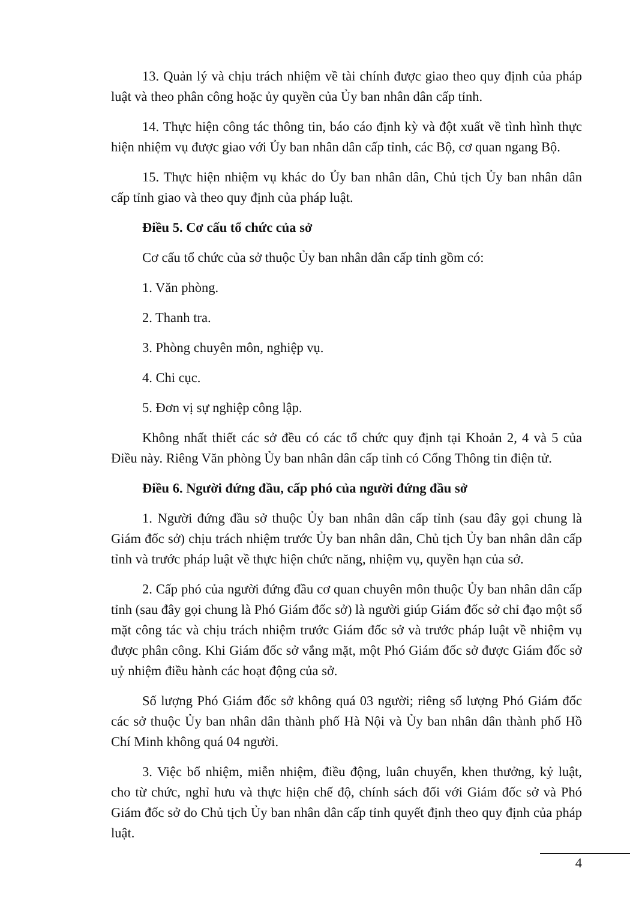13. Quản lý và chịu trách nhiệm về tài chính được giao theo quy định của pháp luật và theo phân công hoặc ủy quyền của Ủy ban nhân dân cấp tỉnh.
14. Thực hiện công tác thông tin, báo cáo định kỳ và đột xuất về tình hình thực hiện nhiệm vụ được giao với Ủy ban nhân dân cấp tỉnh, các Bộ, cơ quan ngang Bộ.
15. Thực hiện nhiệm vụ khác do Ủy ban nhân dân, Chủ tịch Ủy ban nhân dân cấp tỉnh giao và theo quy định của pháp luật.
Điều 5. Cơ cấu tổ chức của sở
Cơ cấu tổ chức của sở thuộc Ủy ban nhân dân cấp tỉnh gồm có:
1. Văn phòng.
2. Thanh tra.
3. Phòng chuyên môn, nghiệp vụ.
4. Chi cục.
5. Đơn vị sự nghiệp công lập.
Không nhất thiết các sở đều có các tổ chức quy định tại Khoản 2, 4 và 5 của Điều này. Riêng Văn phòng Ủy ban nhân dân cấp tỉnh có Cổng Thông tin điện tử.
Điều 6. Người đứng đầu, cấp phó của người đứng đầu sở
1. Người đứng đầu sở thuộc Ủy ban nhân dân cấp tỉnh (sau đây gọi chung là Giám đốc sở) chịu trách nhiệm trước Ủy ban nhân dân, Chủ tịch Ủy ban nhân dân cấp tỉnh và trước pháp luật về thực hiện chức năng, nhiệm vụ, quyền hạn của sở.
2. Cấp phó của người đứng đầu cơ quan chuyên môn thuộc Ủy ban nhân dân cấp tỉnh (sau đây gọi chung là Phó Giám đốc sở) là người giúp Giám đốc sở chỉ đạo một số mặt công tác và chịu trách nhiệm trước Giám đốc sở và trước pháp luật về nhiệm vụ được phân công. Khi Giám đốc sở vắng mặt, một Phó Giám đốc sở được Giám đốc sở uỷ nhiệm điều hành các hoạt động của sở.
Số lượng Phó Giám đốc sở không quá 03 người; riêng số lượng Phó Giám đốc các sở thuộc Ủy ban nhân dân thành phố Hà Nội và Ủy ban nhân dân thành phố Hồ Chí Minh không quá 04 người.
3. Việc bổ nhiệm, miễn nhiệm, điều động, luân chuyển, khen thưởng, kỷ luật, cho từ chức, nghỉ hưu và thực hiện chế độ, chính sách đối với Giám đốc sở và Phó Giám đốc sở do Chủ tịch Ủy ban nhân dân cấp tỉnh quyết định theo quy định của pháp luật.
4